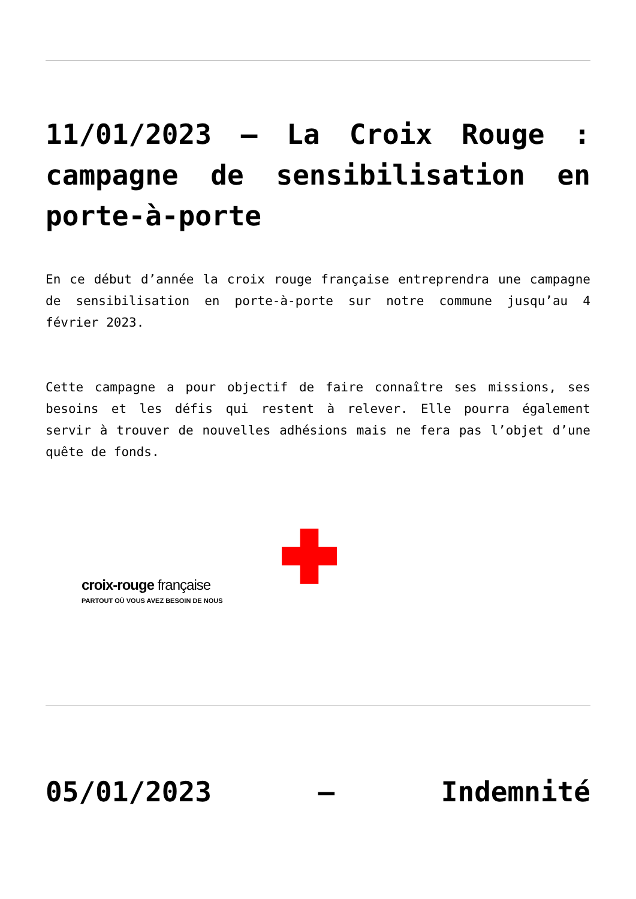11/01/2023 – La Croix Rouge : campagne de sensibilisation en porte-à-porte
En ce début d’année la croix rouge française entreprendra une campagne de sensibilisation en porte-à-porte sur notre commune jusqu’au 4 février 2023.
Cette campagne a pour objectif de faire connaître ses missions, ses besoins et les défis qui restent à relever. Elle pourra également servir à trouver de nouvelles adhésions mais ne fera pas l’objet d’une quête de fonds.
croix-rouge française
PARTOUT OÙ VOUS AVEZ BESOIN DE NOUS
05/01/2023 – Indemnité